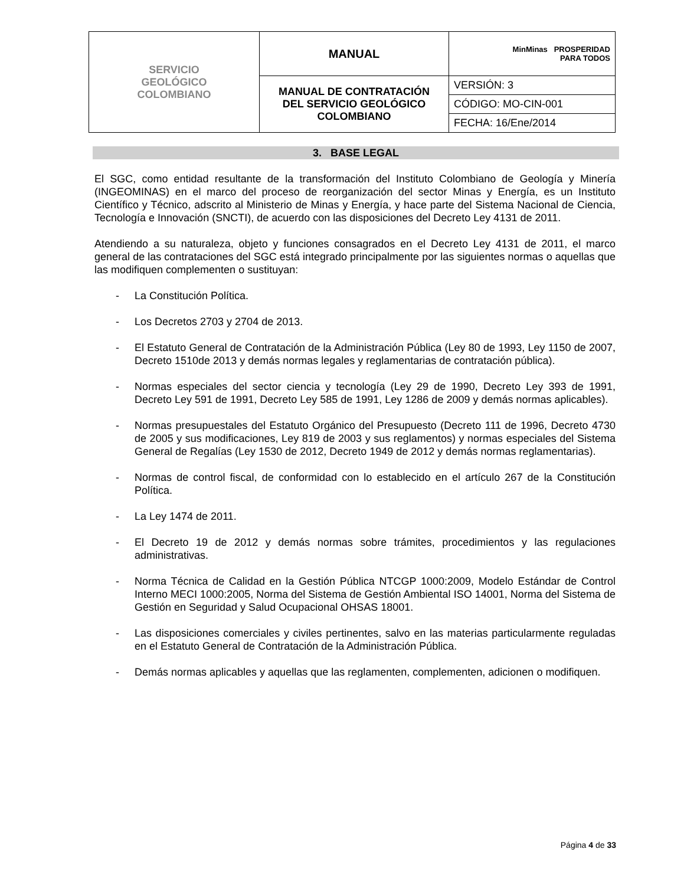| SERVICIO GEOLÓGICO COLOMBIANO | MANUAL | MinMinas PROSPERIDAD PARA TODOS |
| | MANUAL DE CONTRATACIÓN DEL SERVICIO GEOLÓGICO COLOMBIANO | VERSIÓN: 3 |
| | | CÓDIGO: MO-CIN-001 |
| | | FECHA: 16/Ene/2014 |
3. BASE LEGAL
El SGC, como entidad resultante de la transformación del Instituto Colombiano de Geología y Minería (INGEOMINAS) en el marco del proceso de reorganización del sector Minas y Energía, es un Instituto Científico y Técnico, adscrito al Ministerio de Minas y Energía, y hace parte del Sistema Nacional de Ciencia, Tecnología e Innovación (SNCTI), de acuerdo con las disposiciones del Decreto Ley 4131 de 2011.
Atendiendo a su naturaleza, objeto y funciones consagrados en el Decreto Ley 4131 de 2011, el marco general de las contrataciones del SGC está integrado principalmente por las siguientes normas o aquellas que las modifiquen complementen o sustituyan:
- La Constitución Política.
- Los Decretos 2703 y 2704 de 2013.
- El Estatuto General de Contratación de la Administración Pública (Ley 80 de 1993, Ley 1150 de 2007, Decreto 1510de 2013 y demás normas legales y reglamentarias de contratación pública).
- Normas especiales del sector ciencia y tecnología (Ley 29 de 1990, Decreto Ley 393 de 1991, Decreto Ley 591 de 1991, Decreto Ley 585 de 1991, Ley 1286 de 2009 y demás normas aplicables).
- Normas presupuestales del Estatuto Orgánico del Presupuesto (Decreto 111 de 1996, Decreto 4730 de 2005 y sus modificaciones, Ley 819 de 2003 y sus reglamentos) y normas especiales del Sistema General de Regalías (Ley 1530 de 2012, Decreto 1949 de 2012 y demás normas reglamentarias).
- Normas de control fiscal, de conformidad con lo establecido en el artículo 267 de la Constitución Política.
- La Ley 1474 de 2011.
- El Decreto 19 de 2012 y demás normas sobre trámites, procedimientos y las regulaciones administrativas.
- Norma Técnica de Calidad en la Gestión Pública NTCGP 1000:2009, Modelo Estándar de Control Interno MECI 1000:2005, Norma del Sistema de Gestión Ambiental ISO 14001, Norma del Sistema de Gestión en Seguridad y Salud Ocupacional OHSAS 18001.
- Las disposiciones comerciales y civiles pertinentes, salvo en las materias particularmente reguladas en el Estatuto General de Contratación de la Administración Pública.
- Demás normas aplicables y aquellas que las reglamenten, complementen, adicionen o modifiquen.
Página 4 de 33